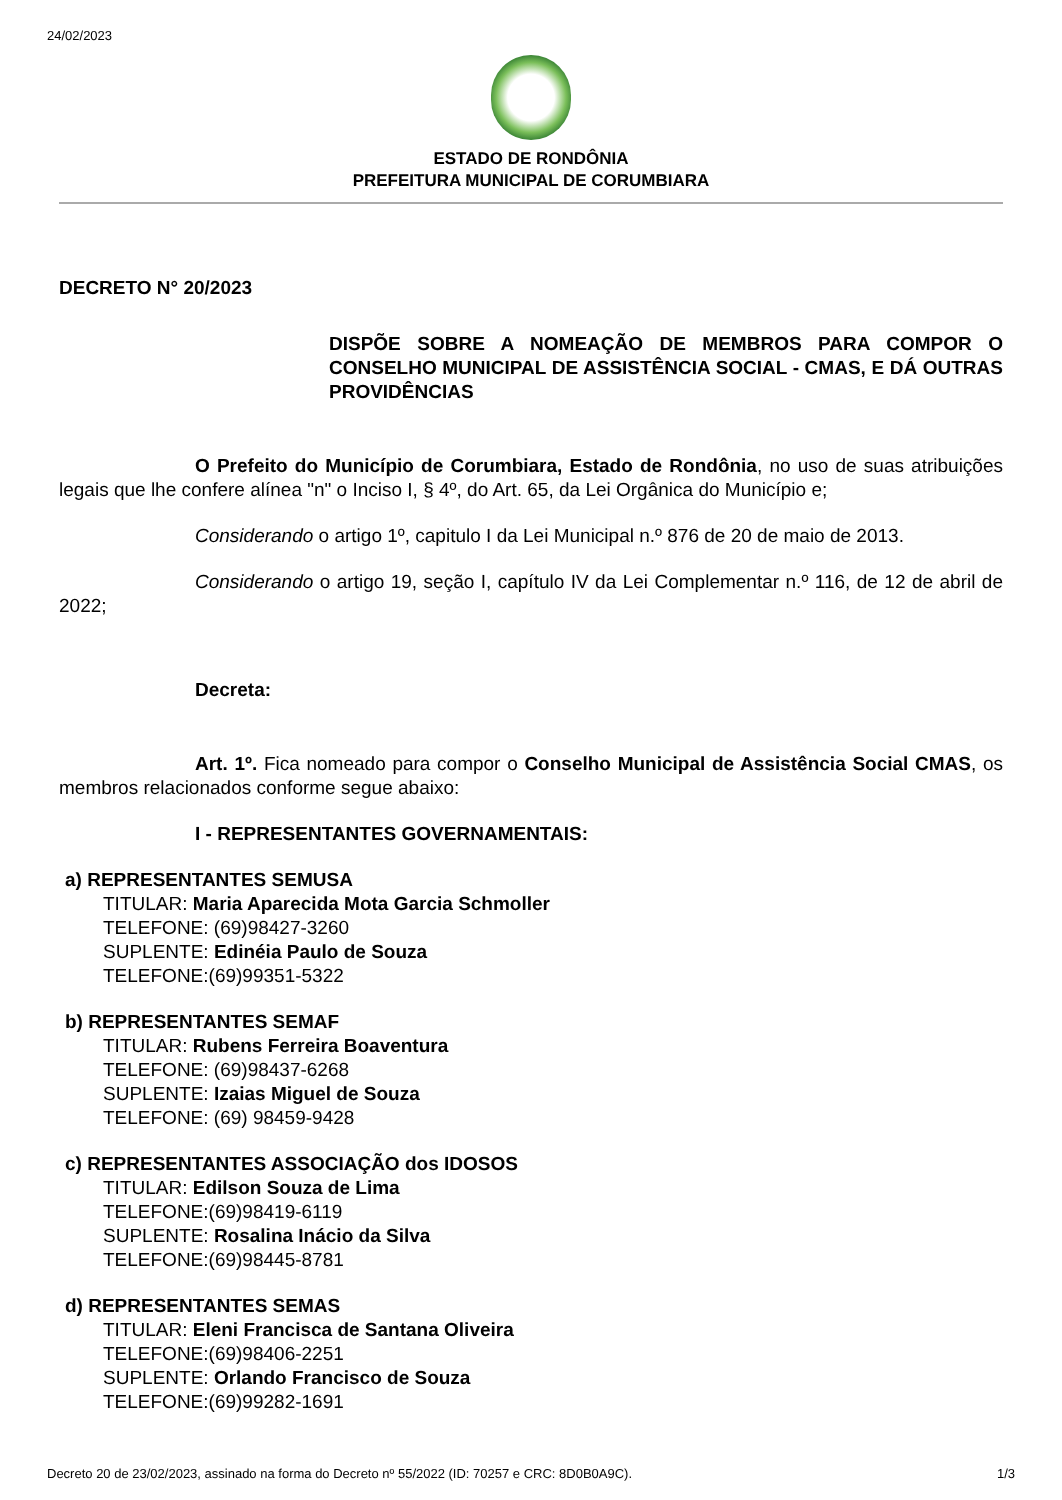24/02/2023
ESTADO DE RONDÔNIA
PREFEITURA MUNICIPAL DE CORUMBIARA
DECRETO N° 20/2023
DISPÕE SOBRE A NOMEAÇÃO DE MEMBROS PARA COMPOR O CONSELHO MUNICIPAL DE ASSISTÊNCIA SOCIAL - CMAS, E DÁ OUTRAS PROVIDÊNCIAS
O Prefeito do Município de Corumbiara, Estado de Rondônia, no uso de suas atribuições legais que lhe confere alínea "n" o Inciso I, § 4º, do Art. 65, da Lei Orgânica do Município e;
Considerando o artigo 1º, capitulo I da Lei Municipal n.º 876 de 20 de maio de 2013.
Considerando o artigo 19, seção I, capítulo IV da Lei Complementar n.º 116, de 12 de abril de 2022;
Decreta:
Art. 1º. Fica nomeado para compor o Conselho Municipal de Assistência Social CMAS, os membros relacionados conforme segue abaixo:
I - REPRESENTANTES GOVERNAMENTAIS:
a) REPRESENTANTES SEMUSA
TITULAR: Maria Aparecida Mota Garcia Schmoller
TELEFONE: (69)98427-3260
SUPLENTE: Edinéia Paulo de Souza
TELEFONE:(69)99351-5322
b) REPRESENTANTES SEMAF
TITULAR: Rubens Ferreira Boaventura
TELEFONE: (69)98437-6268
SUPLENTE: Izaias Miguel de Souza
TELEFONE: (69) 98459-9428
c) REPRESENTANTES ASSOCIAÇÃO dos IDOSOS
TITULAR: Edilson Souza de Lima
TELEFONE:(69)98419-6119
SUPLENTE: Rosalina Inácio da Silva
TELEFONE:(69)98445-8781
d) REPRESENTANTES SEMAS
TITULAR: Eleni Francisca de Santana Oliveira
TELEFONE:(69)98406-2251
SUPLENTE: Orlando Francisco de Souza
TELEFONE:(69)99282-1691
Decreto 20 de 23/02/2023, assinado na forma do Decreto nº 55/2022 (ID: 70257 e CRC: 8D0B0A9C). 1/3